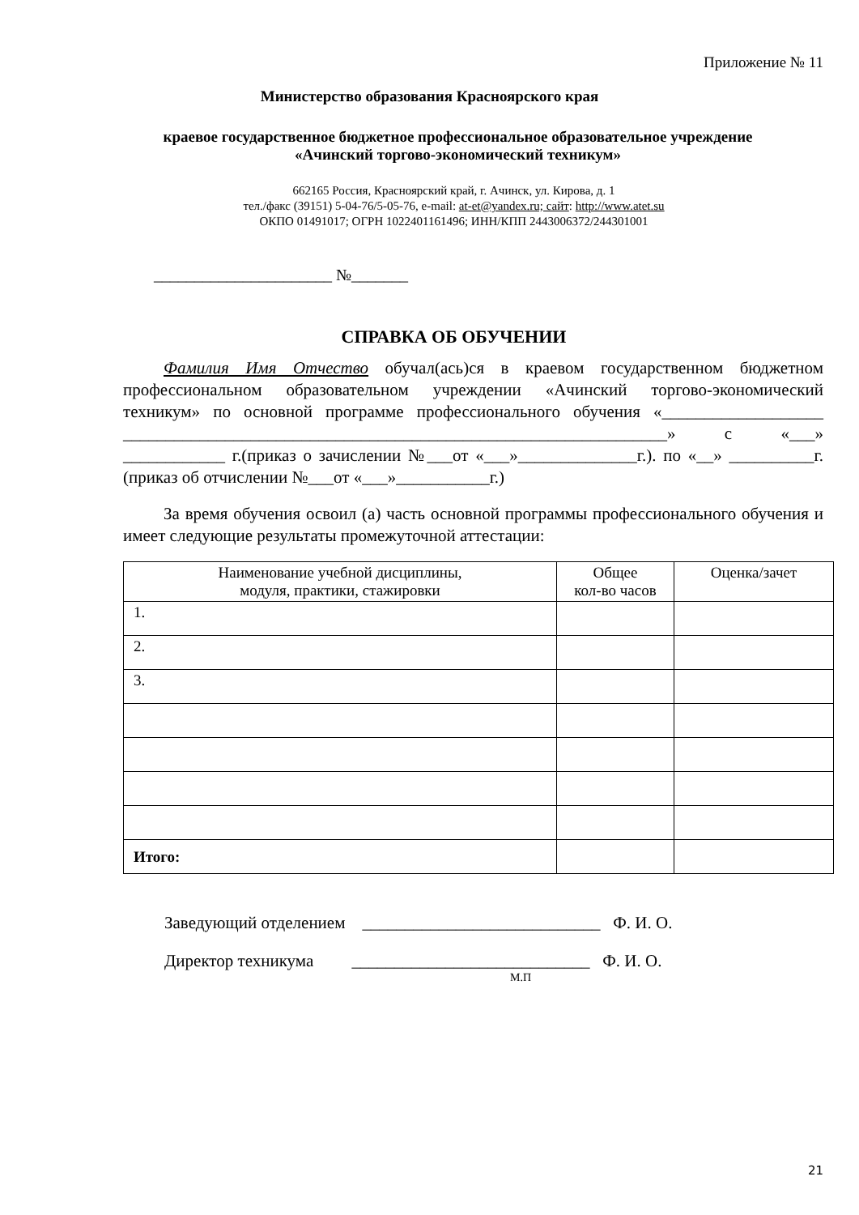Приложение № 11
Министерство образования Красноярского края
краевое государственное бюджетное профессиональное образовательное учреждение
«Ачинский торгово-экономический техникум»
662165 Россия, Красноярский край, г. Ачинск, ул. Кирова, д. 1
тел./факс (39151) 5-04-76/5-05-76, e-mail: at-et@yandex.ru; сайт: http://www.atet.su
ОКПО 01491017; ОГРН 1022401161496; ИНН/КПП 2443006372/244301001
______________________ №_______
СПРАВКА ОБ ОБУЧЕНИИ
Фамилия Имя Отчество обучал(ась)ся в краевом государственном бюджетном профессиональном образовательном учреждении «Ачинский торгово-экономический техникум» по основной программе профессионального обучения «___________________ ________________________________________________________________» с «___» ____________ г.(приказ о зачислении №___от «___»______________г.). по «__» __________г. (приказ об отчислении №___от «___»___________г.)
За время обучения освоил (а) часть основной программы профессионального обучения и имеет следующие результаты промежуточной аттестации:
| Наименование учебной дисциплины, модуля, практики, стажировки | Общее кол-во часов | Оценка/зачет |
| --- | --- | --- |
| 1. | | |
| 2. | | |
| 3. | | |
| Итого: | | |
Заведующий отделением ____________________________ Ф. И. О.
Директор техникума ____________________________ Ф. И. О.
М.П
21